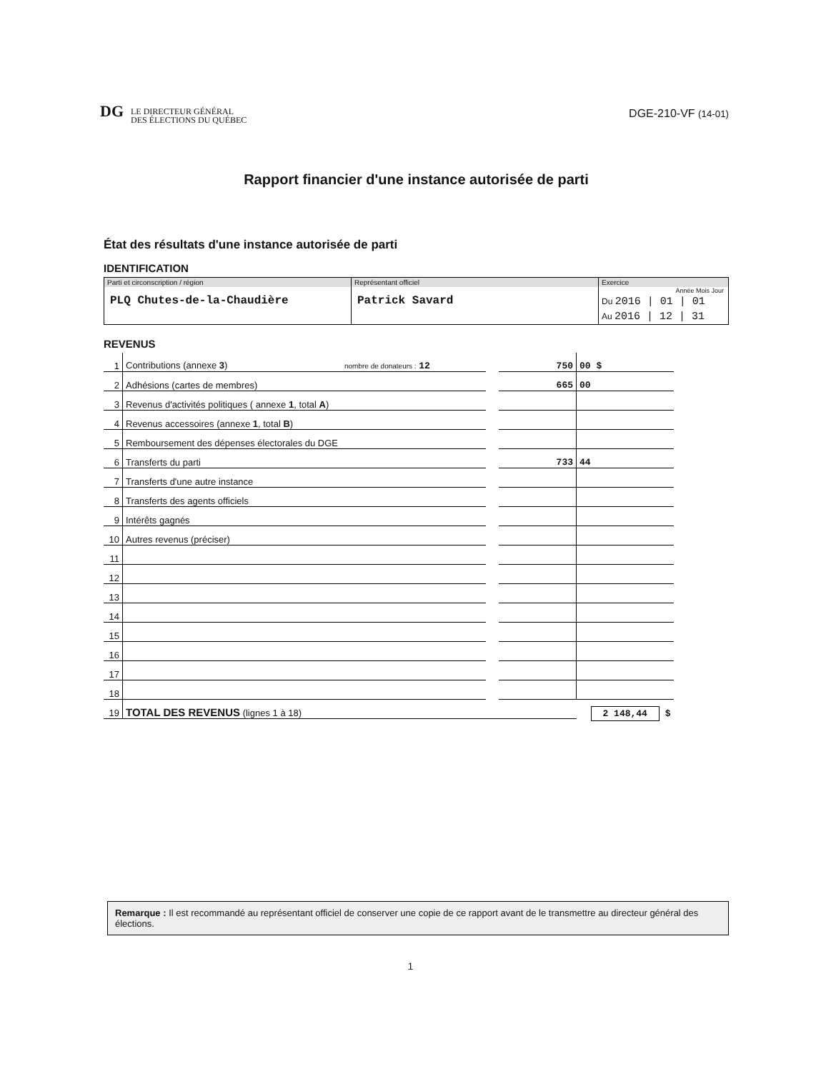DG LE DIRECTEUR GÉNÉRAL
DES ÉLECTIONS DU QUÉBEC
DGE-210-VF (14-01)
Rapport financier d'une instance autorisée de parti
État des résultats d'une instance autorisée de parti
IDENTIFICATION
| Parti et circonscription / région PLQ Chutes-de-la-Chaudière | Représentant officiel Patrick Savard | Exercice Année Mois Jour Du 2016 / 01 / 01 Au 2016 / 12 / 31 |
REVENUS
| 1 | Contributions (annexe 3 ) nombre de donateurs : 12 | | 750 | 00 $ |
| 2 | Adhésions (cartes de membres) | | 665 | 00 |
| 3 | Revenus d'activités politiques ( annexe 1 , total A ) | | | |
| 4 | Revenus accessoires (annexe 1 , total B ) | | | |
| 5 | Remboursement des dépenses électorales du DGE | | | |
| 6 | Transferts du parti | | 733 | 44 |
| 7 | Transferts d'une autre instance | | | |
| 8 | Transferts des agents officiels | | | |
| 9 | Intérêts gagnés | | | |
| 10 | Autres revenus (préciser) | | | |
| 11 | | | | |
| 12 | | | | |
| 13 | | | | |
| 14 | | | | |
| 15 | | | | |
| 16 | | | | |
| 17 | | | | |
| 18 | | | | |
| 19 | TOTAL DES REVENUS (lignes 1 à 18) | | | 2 148,44 $ |
Remarque : Il est recommandé au représentant officiel de conserver une copie de ce rapport avant de le transmettre au directeur général des élections.
1